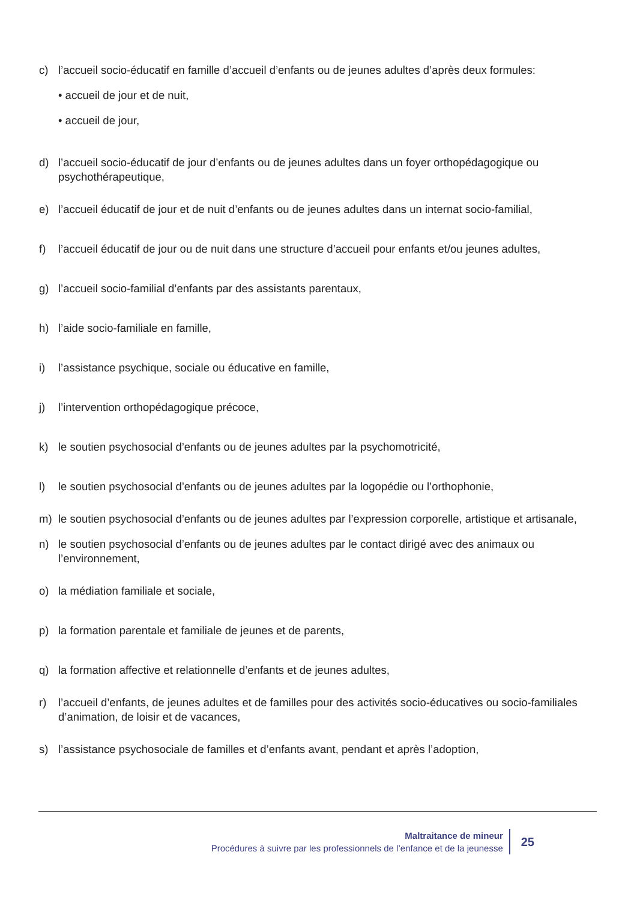c) l’accueil socio-éducatif en famille d’accueil d’enfants ou de jeunes adultes d’après deux formules:
• accueil de jour et de nuit,
• accueil de jour,
d) l’accueil socio-éducatif de jour d’enfants ou de jeunes adultes dans un foyer orthopédagogique ou psychothérapeutique,
e) l’accueil éducatif de jour et de nuit d’enfants ou de jeunes adultes dans un internat socio-familial,
f) l’accueil éducatif de jour ou de nuit dans une structure d’accueil pour enfants et/ou jeunes adultes,
g) l’accueil socio-familial d’enfants par des assistants parentaux,
h) l’aide socio-familiale en famille,
i) l’assistance psychique, sociale ou éducative en famille,
j) l’intervention orthopédagogique précoce,
k) le soutien psychosocial d’enfants ou de jeunes adultes par la psychomotricité,
l) le soutien psychosocial d’enfants ou de jeunes adultes par la logopédie ou l’orthophonie,
m) le soutien psychosocial d’enfants ou de jeunes adultes par l’expression corporelle, artistique et artisanale,
n) le soutien psychosocial d’enfants ou de jeunes adultes par le contact dirigé avec des animaux ou l’environnement,
o) la médiation familiale et sociale,
p) la formation parentale et familiale de jeunes et de parents,
q) la formation affective et relationnelle d’enfants et de jeunes adultes,
r) l’accueil d’enfants, de jeunes adultes et de familles pour des activités socio-éducatives ou socio-familiales d’animation, de loisir et de vacances,
s) l’assistance psychosociale de familles et d’enfants avant, pendant et après l’adoption,
Maltraitance de mineur
Procédures à suivre par les professionnels de l’enfance et de la jeunesse
25